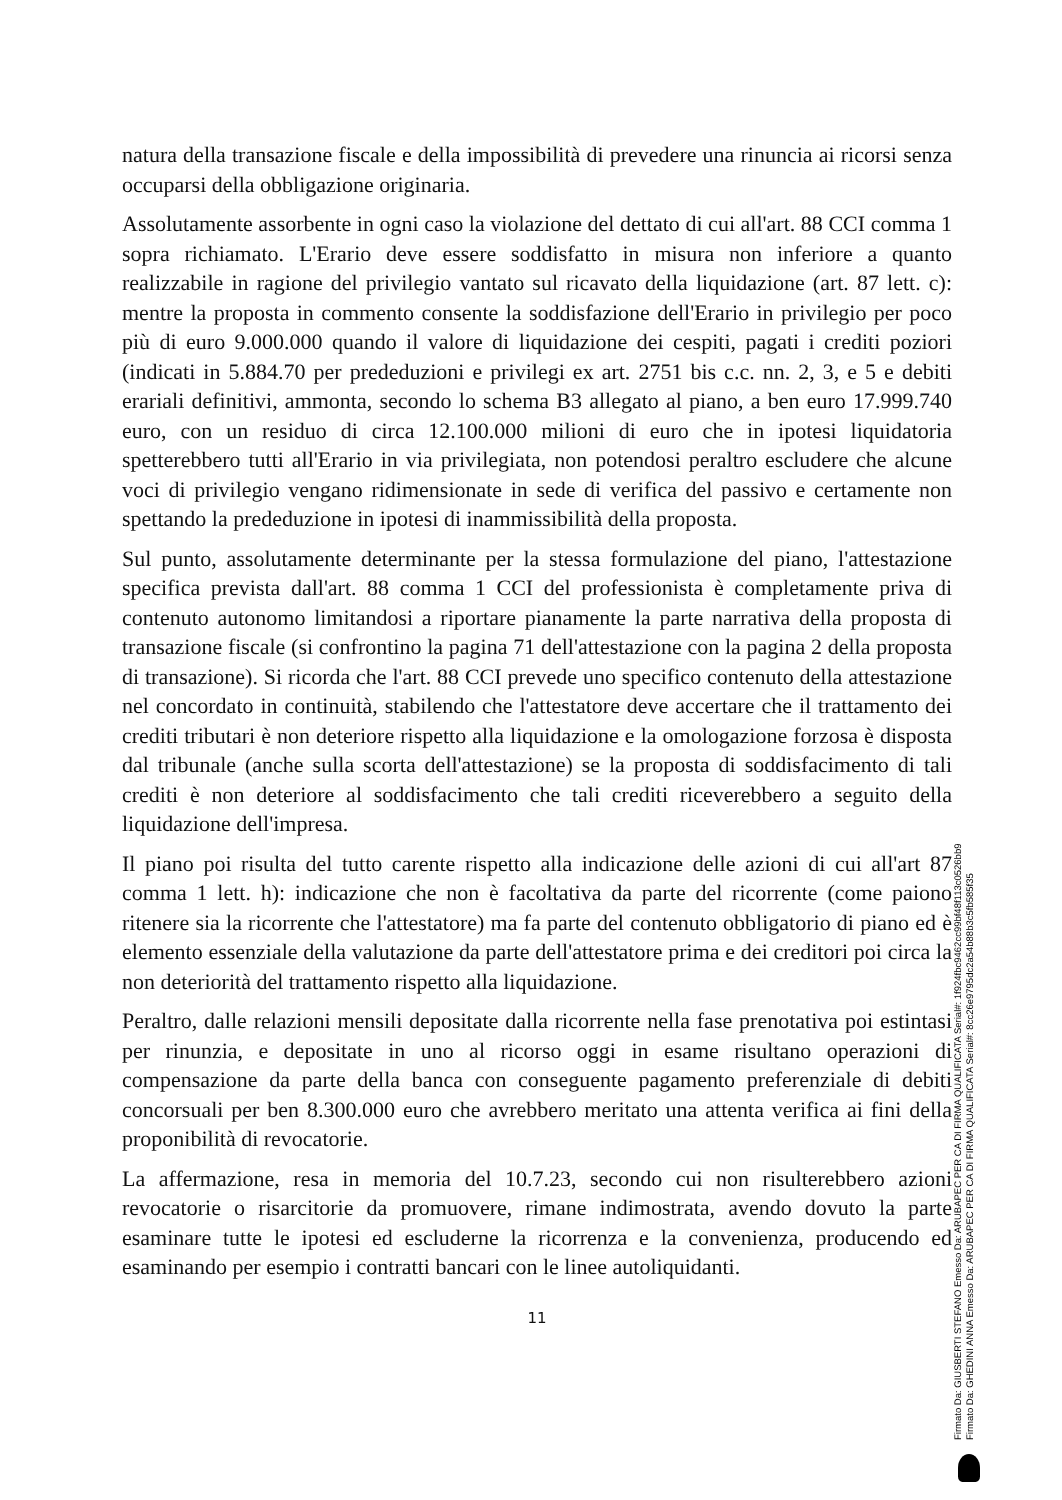natura della transazione fiscale e della impossibilità di prevedere una rinuncia ai ricorsi senza occuparsi della obbligazione originaria.
Assolutamente assorbente in ogni caso la violazione del dettato di cui all'art. 88 CCI comma 1 sopra richiamato. L'Erario deve essere soddisfatto in misura non inferiore a quanto realizzabile in ragione del privilegio vantato sul ricavato della liquidazione (art. 87 lett. c): mentre la proposta in commento consente la soddisfazione dell'Erario in privilegio per poco più di euro 9.000.000 quando il valore di liquidazione dei cespiti, pagati i crediti poziori (indicati in 5.884.70 per prededuzioni e privilegi ex art. 2751 bis c.c. nn. 2, 3, e 5 e debiti erariali definitivi, ammonta, secondo lo schema B3 allegato al piano, a ben euro 17.999.740 euro, con un residuo di circa 12.100.000 milioni di euro che in ipotesi liquidatoria spetterebbero tutti all'Erario in via privilegiata, non potendosi peraltro escludere che alcune voci di privilegio vengano ridimensionate in sede di verifica del passivo e certamente non spettando la prededuzione in ipotesi di inammissibilità della proposta.
Sul punto, assolutamente determinante per la stessa formulazione del piano, l'attestazione specifica prevista dall'art. 88 comma 1 CCI del professionista è completamente priva di contenuto autonomo limitandosi a riportare pianamente la parte narrativa della proposta di transazione fiscale (si confrontino la pagina 71 dell'attestazione con la pagina 2 della proposta di transazione). Si ricorda che l'art. 88 CCI prevede uno specifico contenuto della attestazione nel concordato in continuità, stabilendo che l'attestatore deve accertare che il trattamento dei crediti tributari è non deteriore rispetto alla liquidazione e la omologazione forzosa è disposta dal tribunale (anche sulla scorta dell'attestazione) se la proposta di soddisfacimento di tali crediti è non deteriore al soddisfacimento che tali crediti riceverebbero a seguito della liquidazione dell'impresa.
Il piano poi risulta del tutto carente rispetto alla indicazione delle azioni di cui all'art 87 comma 1 lett. h): indicazione che non è facoltativa da parte del ricorrente (come paiono ritenere sia la ricorrente che l'attestatore) ma fa parte del contenuto obbligatorio di piano ed è elemento essenziale della valutazione da parte dell'attestatore prima e dei creditori poi circa la non deteriorità del trattamento rispetto alla liquidazione.
Peraltro, dalle relazioni mensili depositate dalla ricorrente nella fase prenotativa poi estintasi per rinunzia, e depositate in uno al ricorso oggi in esame risultano operazioni di compensazione da parte della banca con conseguente pagamento preferenziale di debiti concorsuali per ben 8.300.000 euro che avrebbero meritato una attenta verifica ai fini della proponibilità di revocatorie.
La affermazione, resa in memoria del 10.7.23, secondo cui non risulterebbero azioni revocatorie o risarcitorie da promuovere, rimane indimostrata, avendo dovuto la parte esaminare tutte le ipotesi ed escluderne la ricorrenza e la convenienza, producendo ed esaminando per esempio i contratti bancari con le linee autoliquidanti.
11
Firmato Da: GIUSBERTI STEFANO Emesso Da: ARUBAPEC PER CA DI FIRMA QUALIFICATA Serial#: 1f924fbc9462cc99bf48f113c0526bb9
Firmato Da: GHEDINI ANNA Emesso Da: ARUBAPEC PER CA DI FIRMA QUALIFICATA Serial#: 8cc26e9795dc2a54b88b3c5fb585f35